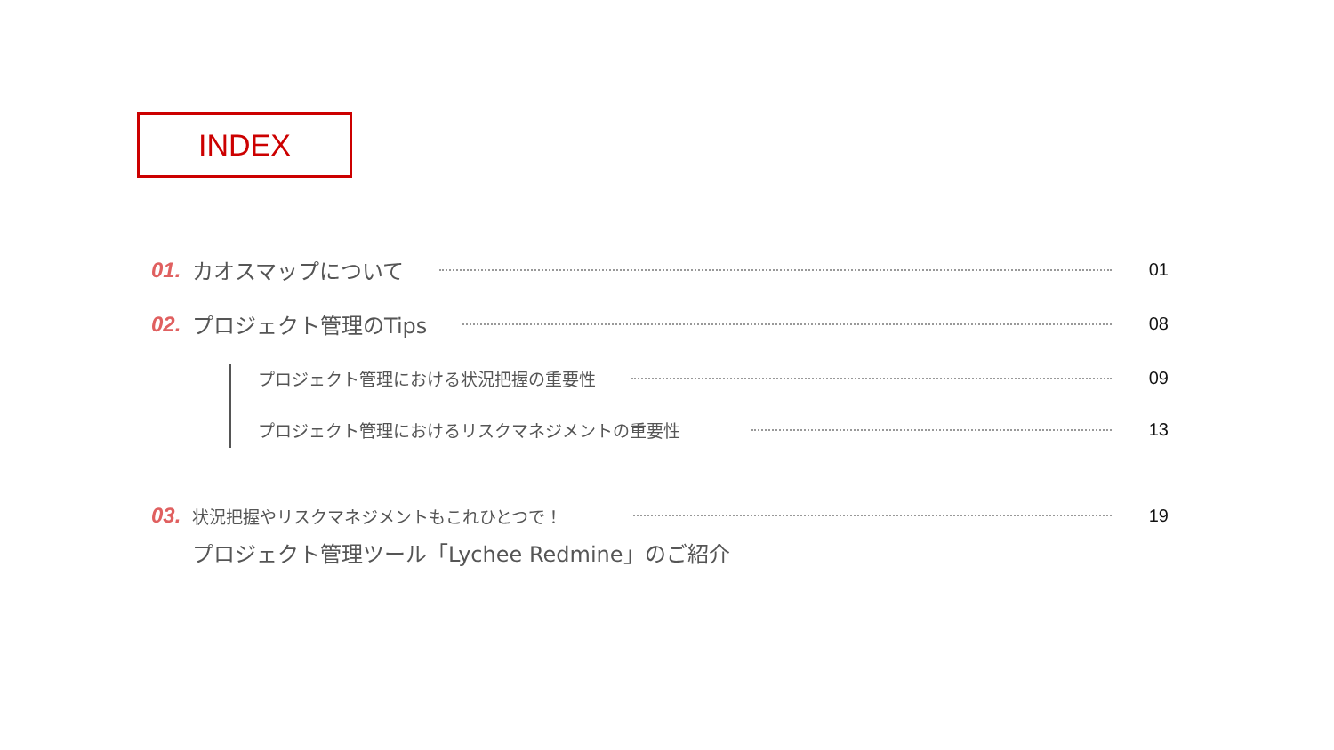INDEX
01. カオスマップについて 01
02. プロジェクト管理のTips 08
プロジェクト管理における状況把握の重要性 09
プロジェクト管理におけるリスクマネジメントの重要性 13
03. 状況把握やリスクマネジメントもこれひとつで！ 19
プロジェクト管理ツール「Lychee Redmine」のご紹介